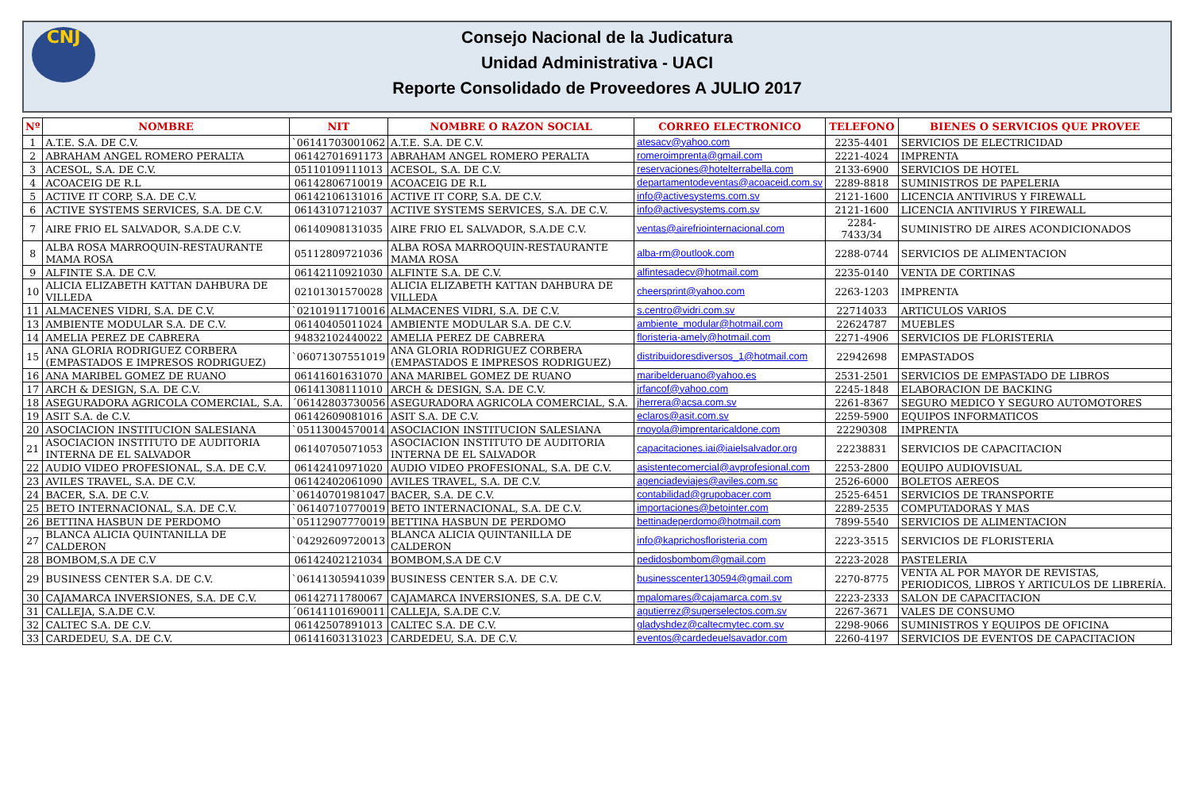CNJ
Consejo Nacional de la Judicatura
Unidad Administrativa - UACI
Reporte Consolidado de Proveedores A JULIO 2017
| Nº | NOMBRE | NIT | NOMBRE O RAZON SOCIAL | CORREO ELECTRONICO | TELEFONO | BIENES O SERVICIOS QUE PROVEE |
| --- | --- | --- | --- | --- | --- | --- |
| 1 | A.T.E. S.A. DE C.V. | `06141703001062 | A.T.E. S.A. DE C.V. | atesacv@yahoo.com | 2235-4401 | SERVICIOS DE ELECTRICIDAD |
| 2 | ABRAHAM ANGEL ROMERO PERALTA | 06142701691173 | ABRAHAM ANGEL ROMERO PERALTA | romeroimprenta@gmail.com | 2221-4024 | IMPRENTA |
| 3 | ACESOL, S.A. DE C.V. | 05110109111013 | ACESOL, S.A. DE C.V. | reservaciones@hotelterrabella.com | 2133-6900 | SERVICIOS DE HOTEL |
| 4 | ACOACEIG DE R.L | 06142806710019 | ACOACEIG DE R.L | departamentodeventas@acoaceid.com.sv | 2289-8818 | SUMINISTROS DE PAPELERIA |
| 5 | ACTIVE IT CORP, S.A. DE C.V. | 06142106131016 | ACTIVE IT CORP, S.A. DE C.V. | info@activesystems.com.sv | 2121-1600 | LICENCIA ANTIVIRUS Y FIREWALL |
| 6 | ACTIVE SYSTEMS SERVICES, S.A. DE C.V. | 06143107121037 | ACTIVE SYSTEMS SERVICES, S.A. DE C.V. | info@activesystems.com.sv | 2121-1600 | LICENCIA ANTIVIRUS Y FIREWALL |
| 7 | AIRE FRIO EL SALVADOR, S.A.DE C.V. | 06140908131035 | AIRE FRIO EL SALVADOR, S.A.DE C.V. | ventas@airefriointernacional.com | 2284-7433/34 | SUMINISTRO DE AIRES ACONDICIONADOS |
| 8 | ALBA ROSA MARROQUIN-RESTAURANTE MAMA ROSA | 05112809721036 | ALBA ROSA MARROQUIN-RESTAURANTE MAMA ROSA | alba-rm@outlook.com | 2288-0744 | SERVICIOS DE ALIMENTACION |
| 9 | ALFINTE S.A. DE C.V. | 06142110921030 | ALFINTE S.A. DE C.V. | alfintesadecv@hotmail.com | 2235-0140 | VENTA DE CORTINAS |
| 10 | ALICIA ELIZABETH KATTAN DAHBURA DE VILLEDA | 02101301570028 | ALICIA ELIZABETH KATTAN DAHBURA DE VILLEDA | cheersprint@yahoo.com | 2263-1203 | IMPRENTA |
| 11 | ALMACENES VIDRI, S.A. DE C.V. | `02101911710016 | ALMACENES VIDRI, S.A. DE C.V. | s.centro@vidri.com.sv | 22714033 | ARTICULOS VARIOS |
| 13 | AMBIENTE MODULAR S.A. DE C.V. | 06140405011024 | AMBIENTE MODULAR S.A. DE C.V. | ambiente_modular@hotmail.com | 22624787 | MUEBLES |
| 14 | AMELIA PEREZ DE CABRERA | 94832102440022 | AMELIA PEREZ DE CABRERA | floristeria-amely@hotmail.com | 2271-4906 | SERVICIOS DE FLORISTERIA |
| 15 | ANA GLORIA RODRIGUEZ CORBERA (EMPASTADOS E IMPRESOS RODRIGUEZ) | `06071307551019 | ANA GLORIA RODRIGUEZ CORBERA (EMPASTADOS E IMPRESOS RODRIGUEZ) | distribuidoresdiversos_1@hotmail.com | 22942698 | EMPASTADOS |
| 16 | ANA MARIBEL GOMEZ DE RUANO | 06141601631070 | ANA MARIBEL GOMEZ DE RUANO | maribelderuano@yahoo.es | 2531-2501 | SERVICIOS DE EMPASTADO DE LIBROS |
| 17 | ARCH & DESIGN, S.A. DE C.V. | 06141308111010 | ARCH & DESIGN, S.A. DE C.V. | jrfancof@yahoo.com | 2245-1848 | ELABORACION DE BACKING |
| 18 | ASEGURADORA AGRICOLA COMERCIAL, S.A. | ´06142803730056 | ASEGURADORA AGRICOLA COMERCIAL, S.A. | jherrera@acsa.com.sv | 2261-8367 | SEGURO MEDICO Y SEGURO AUTOMOTORES |
| 19 | ASIT S.A. de C.V. | 06142609081016 | ASIT S.A. DE C.V. | eclaros@asit.com.sv | 2259-5900 | EQUIPOS INFORMATICOS |
| 20 | ASOCIACION INSTITUCION SALESIANA | `05113004570014 | ASOCIACION INSTITUCION SALESIANA | rnoyola@imprentaricaldone.com | 22290308 | IMPRENTA |
| 21 | ASOCIACION INSTITUTO DE AUDITORIA INTERNA DE EL SALVADOR | 06140705071053 | ASOCIACION INSTITUTO DE AUDITORIA INTERNA DE EL SALVADOR | capacitaciones.iai@iaielsalvador.org | 22238831 | SERVICIOS DE CAPACITACION |
| 22 | AUDIO VIDEO PROFESIONAL, S.A. DE C.V. | 06142410971020 | AUDIO VIDEO PROFESIONAL, S.A. DE C.V. | asistentecomercial@avprofesional.com | 2253-2800 | EQUIPO AUDIOVISUAL |
| 23 | AVILES TRAVEL, S.A. DE C.V. | 06142402061090 | AVILES TRAVEL, S.A. DE C.V. | agenciadeviajes@aviles.com.sc | 2526-6000 | BOLETOS AEREOS |
| 24 | BACER, S.A. DE C.V. | `06140701981047 | BACER, S.A. DE C.V. | contabilidad@grupobacer.com | 2525-6451 | SERVICIOS DE TRANSPORTE |
| 25 | BETO INTERNACIONAL, S.A. DE C.V. | `06140710770019 | BETO INTERNACIONAL, S.A. DE C.V. | importaciones@betointer.com | 2289-2535 | COMPUTADORAS Y MAS |
| 26 | BETTINA HASBUN DE PERDOMO | `05112907770019 | BETTINA HASBUN DE PERDOMO | bettinadeperdomo@hotmail.com | 7899-5540 | SERVICIOS DE ALIMENTACION |
| 27 | BLANCA ALICIA QUINTANILLA DE CALDERON | `04292609720013 | BLANCA ALICIA QUINTANILLA DE CALDERON | info@kaprichosfloristeria.com | 2223-3515 | SERVICIOS DE FLORISTERIA |
| 28 | BOMBOM,S.A DE C.V | 06142402121034 | BOMBOM,S.A DE C.V | pedidosbombom@gmail.com | 2223-2028 | PASTELERIA |
| 29 | BUSINESS CENTER S.A. DE C.V. | `06141305941039 | BUSINESS CENTER S.A. DE C.V. | businesscenter130594@gmail.com | 2270-8775 | VENTA AL POR MAYOR DE REVISTAS, PERIODICOS, LIBROS Y ARTICULOS DE LIBRERÍA. |
| 30 | CAJAMARCA INVERSIONES, S.A. DE C.V. | 06142711780067 | CAJAMARCA INVERSIONES, S.A. DE C.V. | mpalomares@cajamarca.com.sv | 2223-2333 | SALON DE CAPACITACION |
| 31 | CALLEJA, S.A.DE C.V. | ´06141101690011 | CALLEJA, S.A.DE C.V. | agutierrez@superselectos.com.sv | 2267-3671 | VALES DE CONSUMO |
| 32 | CALTEC S.A. DE C.V. | 06142507891013 | CALTEC S.A. DE C.V. | gladyshdez@caltecmytec.com.sv | 2298-9066 | SUMINISTROS Y EQUIPOS DE OFICINA |
| 33 | CARDEDEU, S.A. DE C.V. | 06141603131023 | CARDEDEU, S.A. DE C.V. | eventos@cardedeuelsavador.com | 2260-4197 | SERVICIOS DE EVENTOS DE CAPACITACION |